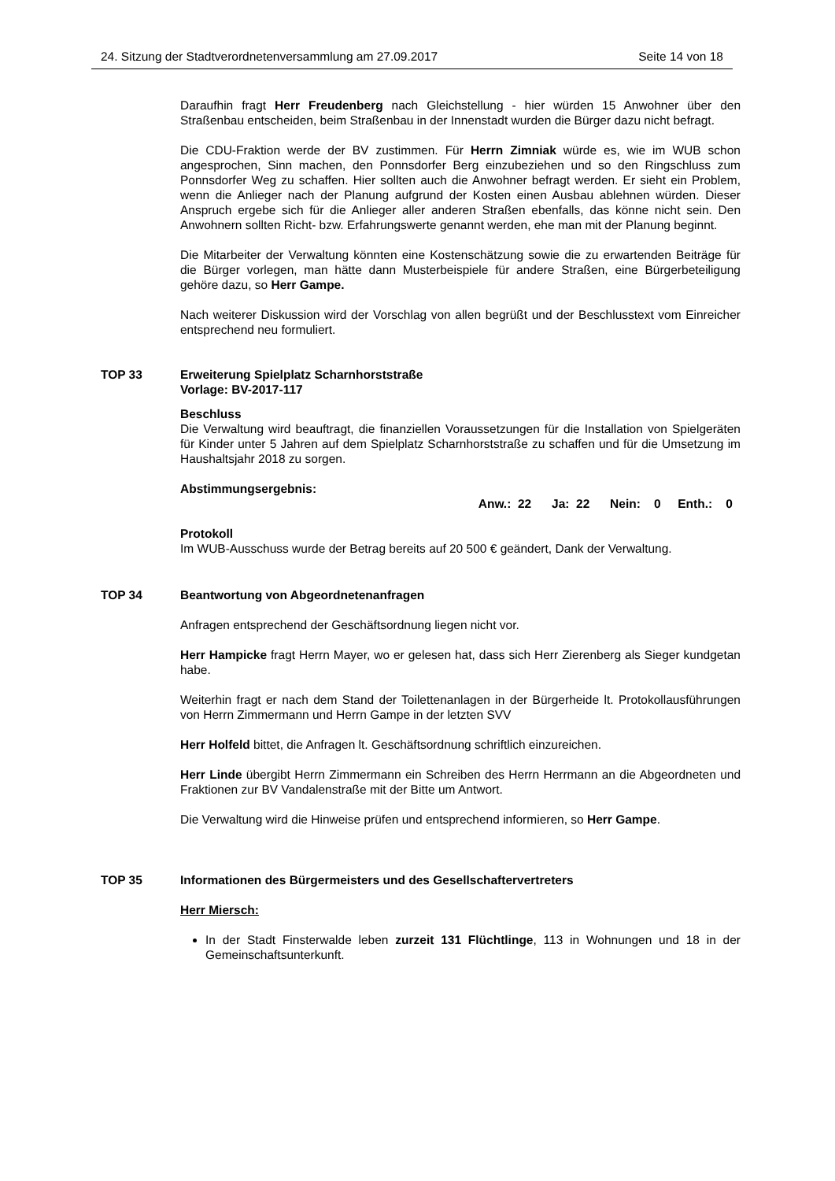24. Sitzung der Stadtverordnetenversammlung am 27.09.2017 Seite 14 von 18
Daraufhin fragt Herr Freudenberg nach Gleichstellung - hier würden 15 Anwohner über den Straßenbau entscheiden, beim Straßenbau in der Innenstadt wurden die Bürger dazu nicht befragt.
Die CDU-Fraktion werde der BV zustimmen. Für Herrn Zimniak würde es, wie im WUB schon angesprochen, Sinn machen, den Ponnsdorfer Berg einzubeziehen und so den Ringschluss zum Ponnsdorfer Weg zu schaffen. Hier sollten auch die Anwohner befragt werden. Er sieht ein Problem, wenn die Anlieger nach der Planung aufgrund der Kosten einen Ausbau ablehnen würden. Dieser Anspruch ergebe sich für die Anlieger aller anderen Straßen ebenfalls, das könne nicht sein. Den Anwohnern sollten Richt- bzw. Erfahrungswerte genannt werden, ehe man mit der Planung beginnt.
Die Mitarbeiter der Verwaltung könnten eine Kostenschätzung sowie die zu erwartenden Beiträge für die Bürger vorlegen, man hätte dann Musterbeispiele für andere Straßen, eine Bürgerbeteiligung gehöre dazu, so Herr Gampe.
Nach weiterer Diskussion wird der Vorschlag von allen begrüßt und der Beschlusstext vom Einreicher entsprechend neu formuliert.
TOP 33 Erweiterung Spielplatz Scharnhorststraße
Vorlage: BV-2017-117
Beschluss
Die Verwaltung wird beauftragt, die finanziellen Voraussetzungen für die Installation von Spielgeräten für Kinder unter 5 Jahren auf dem Spielplatz Scharnhorststraße zu schaffen und für die Umsetzung im Haushaltsjahr 2018 zu sorgen.
Abstimmungsergebnis:
Anw.: 22 Ja: 22 Nein: 0 Enth.: 0
Protokoll
Im WUB-Ausschuss wurde der Betrag bereits auf 20 500 € geändert, Dank der Verwaltung.
TOP 34 Beantwortung von Abgeordnetenanfragen
Anfragen entsprechend der Geschäftsordnung liegen nicht vor.
Herr Hampicke fragt Herrn Mayer, wo er gelesen hat, dass sich Herr Zierenberg als Sieger kundgetan habe.
Weiterhin fragt er nach dem Stand der Toilettenanlagen in der Bürgerheide lt. Protokollausführungen von Herrn Zimmermann und Herrn Gampe in der letzten SVV
Herr Holfeld bittet, die Anfragen lt. Geschäftsordnung schriftlich einzureichen.
Herr Linde übergibt Herrn Zimmermann ein Schreiben des Herrn Herrmann an die Abgeordneten und Fraktionen zur BV Vandalenstraße mit der Bitte um Antwort.
Die Verwaltung wird die Hinweise prüfen und entsprechend informieren, so Herr Gampe.
TOP 35 Informationen des Bürgermeisters und des Gesellschaftervertreters
Herr Miersch:
In der Stadt Finsterwalde leben zurzeit 131 Flüchtlinge, 113 in Wohnungen und 18 in der Gemeinschaftsunterkunft.